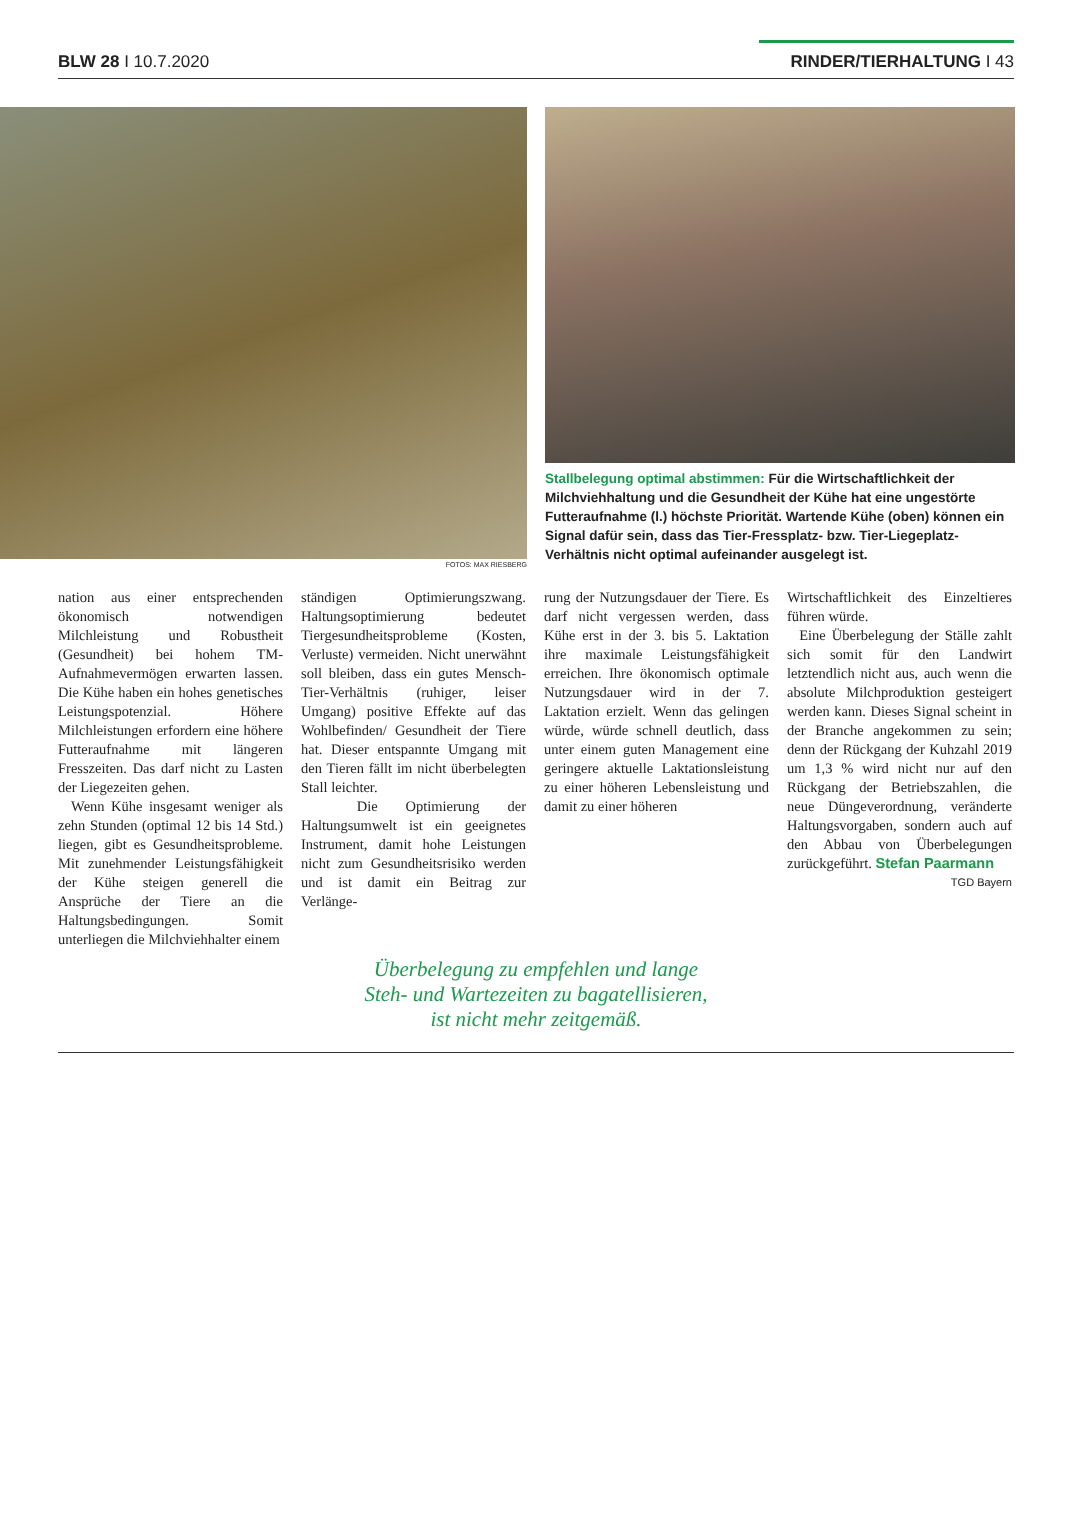BLW 28 I 10.7.2020 RINDER/TIERHALTUNG I 43
FOTOS: MAX RIESBERG
Stallbelegung optimal abstimmen: Für die Wirtschaftlichkeit der Milchviehhaltung und die Gesundheit der Kühe hat eine ungestörte Futteraufnahme (l.) höchste Priorität. Wartende Kühe (oben) können ein Signal dafür sein, dass das Tier-Fressplatz- bzw. Tier-Liegeplatz-Verhältnis nicht optimal aufeinander ausgelegt ist.
nation aus einer entsprechenden ökonomisch notwendigen Milchleistung und Robustheit (Gesundheit) bei hohem TM-Aufnahmevermögen erwarten lassen. Die Kühe haben ein hohes genetisches Leistungspotenzial. Höhere Milchleistungen erfordern eine höhere Futteraufnahme mit längeren Fresszeiten. Das darf nicht zu Lasten der Liegezeiten gehen.
Wenn Kühe insgesamt weniger als zehn Stunden (optimal 12 bis 14 Std.) liegen, gibt es Gesundheitsprobleme. Mit zunehmender Leistungsfähigkeit der Kühe steigen generell die Ansprüche der Tiere an die Haltungsbedingungen. Somit unterliegen die Milchviehhalter einem
ständigen Optimierungszwang. Haltungsoptimierung bedeutet Tiergesundheitsprobleme (Kosten, Verluste) vermeiden. Nicht unerwähnt soll bleiben, dass ein gutes Mensch-Tier-Verhältnis (ruhiger, leiser Umgang) positive Effekte auf das Wohlbefinden/ Gesundheit der Tiere hat. Dieser entspannte Umgang mit den Tieren fällt im nicht überbelegten Stall leichter.
Die Optimierung der Haltungsumwelt ist ein geeignetes Instrument, damit hohe Leistungen nicht zum Gesundheitsrisiko werden und ist damit ein Beitrag zur Verlänge-
rung der Nutzungsdauer der Tiere. Es darf nicht vergessen werden, dass Kühe erst in der 3. bis 5. Laktation ihre maximale Leistungsfähigkeit erreichen. Ihre ökonomisch optimale Nutzungsdauer wird in der 7. Laktation erzielt. Wenn das gelingen würde, würde schnell deutlich, dass unter einem guten Management eine geringere aktuelle Laktationsleistung zu einer höheren Lebensleistung und damit zu einer höheren
Wirtschaftlichkeit des Einzeltieres führen würde.
Eine Überbelegung der Ställe zahlt sich somit für den Landwirt letztendlich nicht aus, auch wenn die absolute Milchproduktion gesteigert werden kann. Dieses Signal scheint in der Branche angekommen zu sein; denn der Rückgang der Kuhzahl 2019 um 1,3 % wird nicht nur auf den Rückgang der Betriebszahlen, die neue Düngeverordnung, veränderte Haltungsvorgaben, sondern auch auf den Abbau von Überbelegungen zurückgeführt. Stefan Paarmann
TGD Bayern
Überbelegung zu empfehlen und lange
Steh- und Wartezeiten zu bagatellisieren,
ist nicht mehr zeitgemäß.